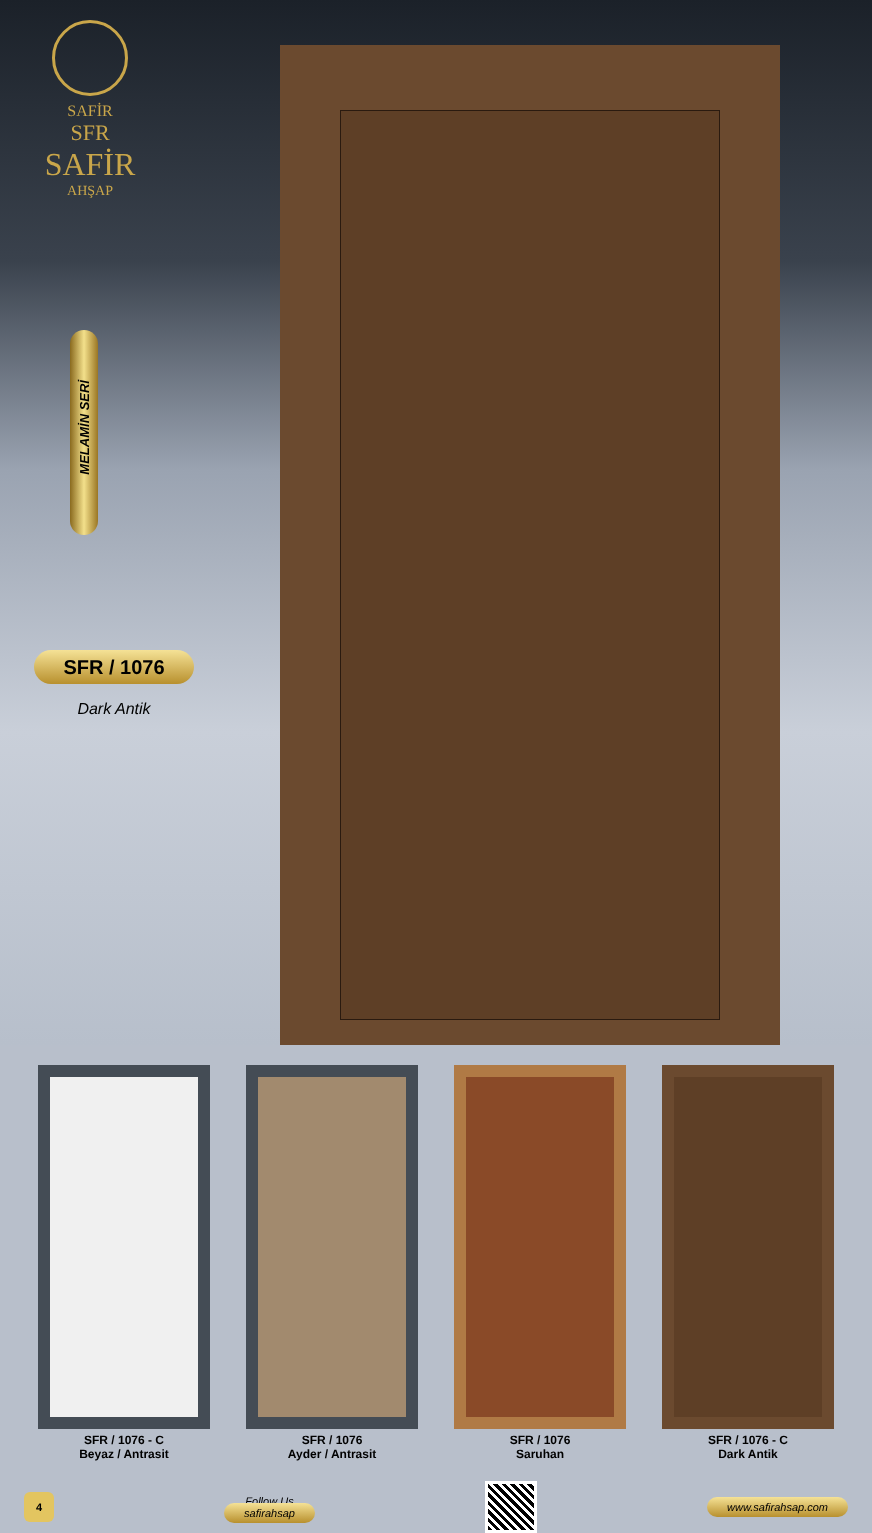SAFİR
SFR
SAFİR
AHŞAP
MELAMİN SERİ
SFR / 1076
Dark Antik
SFR / 1076 - C
Beyaz / Antrasit
SFR / 1076
Ayder / Antrasit
SFR / 1076
Saruhan
SFR / 1076 - C
Dark Antik
4
Follow Us
safirahsap
www.safirahsap.com